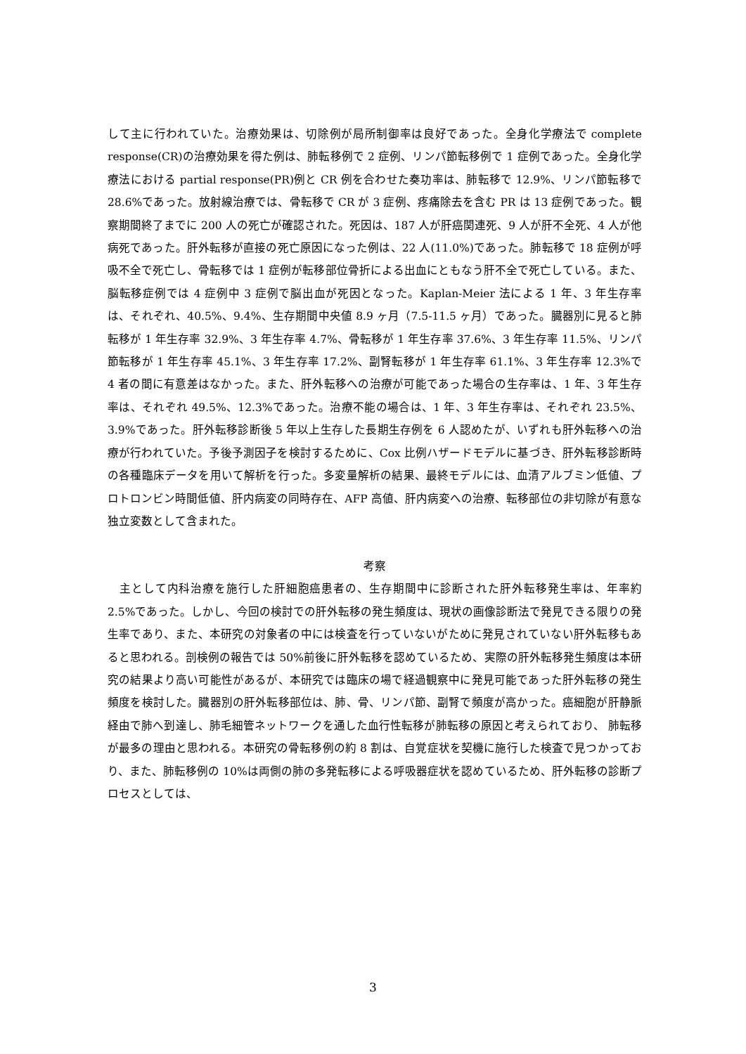して主に行われていた。治療効果は、切除例が局所制御率は良好であった。全身化学療法で complete response(CR)の治療効果を得た例は、肺転移例で 2 症例、リンパ節転移例で 1 症例であった。全身化学療法における partial response(PR)例と CR 例を合わせた奏功率は、肺転移で 12.9%、リンパ節転移で 28.6%であった。放射線治療では、骨転移で CR が 3 症例、疼痛除去を含む PR は 13 症例であった。観察期間終了までに 200 人の死亡が確認された。死因は、187 人が肝癌関連死、9 人が肝不全死、4 人が他病死であった。肝外転移が直接の死亡原因になった例は、22 人(11.0%)であった。肺転移で 18 症例が呼吸不全で死亡し、骨転移では 1 症例が転移部位骨折による出血にともなう肝不全で死亡している。また、脳転移症例では 4 症例中 3 症例で脳出血が死因となった。Kaplan-Meier 法による 1 年、3 年生存率は、それぞれ、40.5%、9.4%、生存期間中央値 8.9 ヶ月（7.5-11.5 ヶ月）であった。臓器別に見ると肺転移が 1 年生存率 32.9%、3 年生存率 4.7%、骨転移が 1 年生存率 37.6%、3 年生存率 11.5%、リンパ節転移が 1 年生存率 45.1%、3 年生存率 17.2%、副腎転移が 1 年生存率 61.1%、3 年生存率 12.3%で 4 者の間に有意差はなかった。また、肝外転移への治療が可能であった場合の生存率は、1 年、3 年生存率は、それぞれ 49.5%、12.3%であった。治療不能の場合は、1 年、3 年生存率は、それぞれ 23.5%、3.9%であった。肝外転移診断後 5 年以上生存した長期生存例を 6 人認めたが、いずれも肝外転移への治療が行われていた。予後予測因子を検討するために、Cox 比例ハザードモデルに基づき、肝外転移診断時の各種臨床データを用いて解析を行った。多変量解析の結果、最終モデルには、血清アルブミン低値、プロトロンビン時間低値、肝内病変の同時存在、AFP 高値、肝内病変への治療、転移部位の非切除が有意な独立変数として含まれた。
考察
　主として内科治療を施行した肝細胞癌患者の、生存期間中に診断された肝外転移発生率は、年率約 2.5%であった。しかし、今回の検討での肝外転移の発生頻度は、現状の画像診断法で発見できる限りの発生率であり、また、本研究の対象者の中には検査を行っていないがために発見されていない肝外転移もあると思われる。剖検例の報告では 50%前後に肝外転移を認めているため、実際の肝外転移発生頻度は本研究の結果より高い可能性があるが、本研究では臨床の場で経過観察中に発見可能であった肝外転移の発生頻度を検討した。臓器別の肝外転移部位は、肺、骨、リンパ節、副腎で頻度が高かった。癌細胞が肝静脈経由で肺へ到達し、肺毛細管ネットワークを通した血行性転移が肺転移の原因と考えられており、 肺転移が最多の理由と思われる。本研究の骨転移例の約 8 割は、自覚症状を契機に施行した検査で見つかっており、また、肺転移例の 10%は両側の肺の多発転移による呼吸器症状を認めているため、肝外転移の診断プロセスとしては、
3